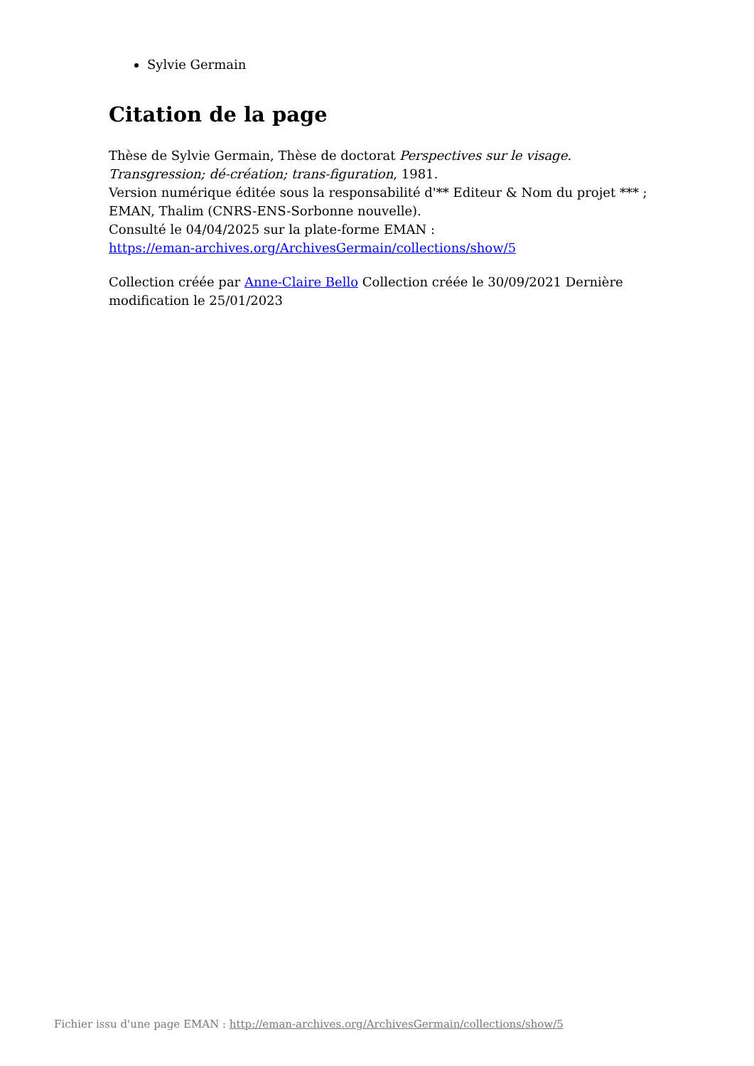Sylvie Germain
Citation de la page
Thèse de Sylvie Germain, Thèse de doctorat Perspectives sur le visage. Transgression; dé-création; trans-figuration, 1981.
Version numérique éditée sous la responsabilité d'** Editeur & Nom du projet *** ; EMAN, Thalim (CNRS-ENS-Sorbonne nouvelle).
Consulté le 04/04/2025 sur la plate-forme EMAN :
https://eman-archives.org/ArchivesGermain/collections/show/5
Collection créée par Anne-Claire Bello Collection créée le 30/09/2021 Dernière modification le 25/01/2023
Fichier issu d'une page EMAN : http://eman-archives.org/ArchivesGermain/collections/show/5